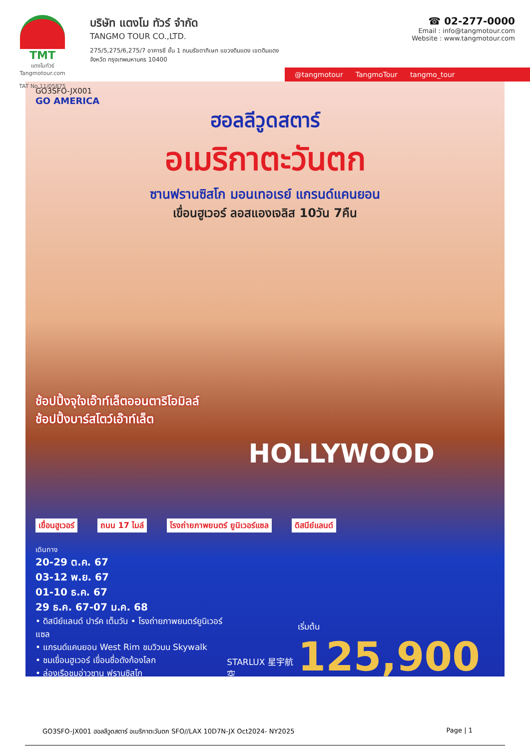TMT
แตงโมทัวร์
Tangmotour.com
TAT No.11/05875
บริษัท แตงโม ทัวร์ จำกัด
TANGMO TOUR CO.,LTD.
275/5,275/6,275/7 อาคารซี ชั้น 1 ถนนรัชดาภิเษก แขวงดินแดง เขตดินแดง
จังหวัด กรุงเทพมหานคร 10400
☎ 02-277-0000
Email : info@tangmotour.com
Website : www.tangmotour.com
@tangmotour TangmoTour tangmo_tour
GO3SFO-JX001
GO AMERICA
ฮอลลีวูดสตาร์
อเมริกาตะวันตก
ซานฟรานซิสโก มอนเทอเรย์ แกรนด์แคนยอน
เขื่อนฮูเวอร์ ลอสแองเจลิส 10วัน 7คืน
ช้อปปิ้งจุใจเอ๊าท์เล็ตออนตาริโอมิลล์
ช้อปปิ้งบาร์สโตว์เอ๊าท์เล็ต
HOLLYWOOD
เขื่อนฮูเวอร์ ถนน 17 ไมล์ โรงถ่ายภาพยนตร์ ยูนิเวอร์แซล ดิสนีย์แลนด์
เดินทาง
20-29 ต.ค. 67
03-12 พ.ย. 67
01-10 ธ.ค. 67
29 ธ.ค. 67-07 ม.ค. 68
• ดิสนีย์แลนด์ ปาร์ค เต็มวัน • โรงถ่ายภาพยนตร์ยูนิเวอร์แซล
• แกรนด์แคนยอน West Rim ชมวิวบน Skywalk
• ชมเขื่อนฮูเวอร์ เขื่อนชื่อดังก้องโลก
• ล่องเรือชมอ่าวซาน ฟรานซิสโก
STARLUX 星宇航空
เริ่มต้น 125,900
GO3SFO-JX001 ฮอลลีวูดสตาร์ อเมริกาตะวันตก SFO//LAX 10D7N-JX Oct2024- NY2025 Page | 1